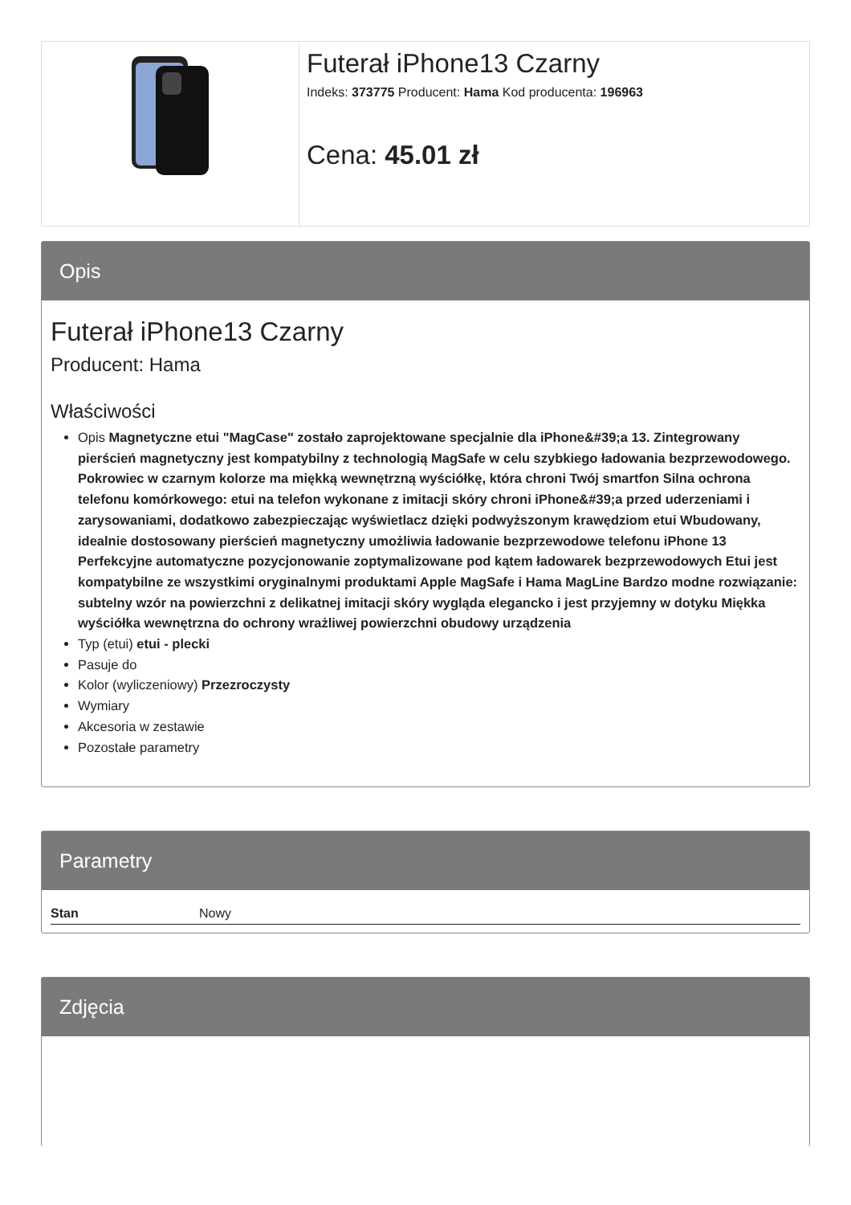Futerał iPhone13 Czarny
Indeks: 373775 Producent: Hama Kod producenta: 196963
Cena: 45.01 zł
Opis
Futerał iPhone13 Czarny
Producent: Hama
Właściwości
Opis Magnetyczne etui "MagCase" zostało zaprojektowane specjalnie dla iPhone&#39;a 13. Zintegrowany pierścień magnetyczny jest kompatybilny z technologią MagSafe w celu szybkiego ładowania bezprzewodowego. Pokrowiec w czarnym kolorze ma miękką wewnętrzną wyściółkę, która chroni Twój smartfon Silna ochrona telefonu komórkowego: etui na telefon wykonane z imitacji skóry chroni iPhone&#39;a przed uderzeniami i zarysowaniami, dodatkowo zabezpieczając wyświetlacz dzięki podwyższonym krawędziom etui Wbudowany, idealnie dostosowany pierścień magnetyczny umożliwia ładowanie bezprzewodowe telefonu iPhone 13 Perfekcyjne automatyczne pozycjonowanie zoptymalizowane pod kątem ładowarek bezprzewodowych Etui jest kompatybilne ze wszystkimi oryginalnymi produktami Apple MagSafe i Hama MagLine Bardzo modne rozwiązanie: subtelny wzór na powierzchni z delikatnej imitacji skóry wygląda elegancko i jest przyjemny w dotyku Miękka wyściółka wewnętrzna do ochrony wrażliwej powierzchni obudowy urządzenia
Typ (etui) etui - plecki
Pasuje do
Kolor (wyliczeniowy) Przezroczysty
Wymiary
Akcesoria w zestawie
Pozostałe parametry
Parametry
| Stan | Nowy |
Zdjęcia